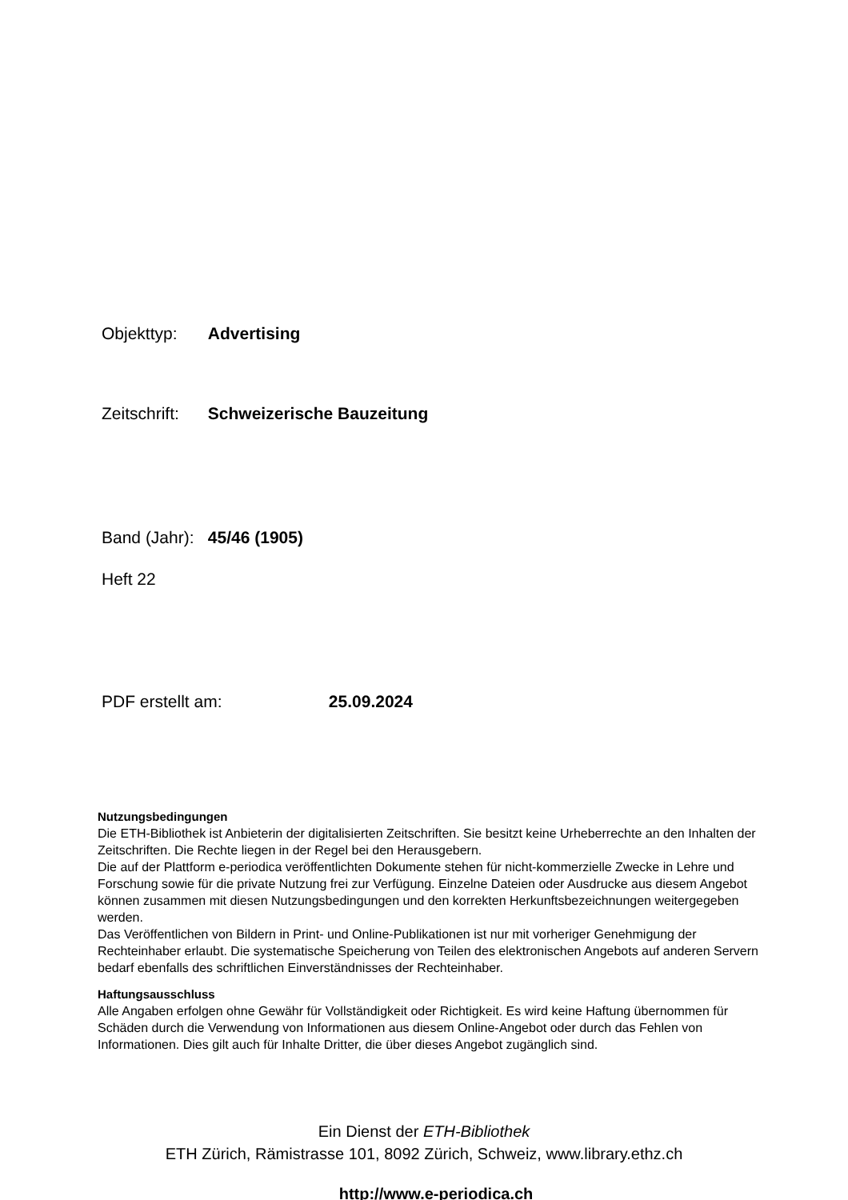Objekttyp: Advertising
Zeitschrift: Schweizerische Bauzeitung
Band (Jahr): 45/46 (1905)
Heft 22
PDF erstellt am: 25.09.2024
Nutzungsbedingungen
Die ETH-Bibliothek ist Anbieterin der digitalisierten Zeitschriften. Sie besitzt keine Urheberrechte an den Inhalten der Zeitschriften. Die Rechte liegen in der Regel bei den Herausgebern.
Die auf der Plattform e-periodica veröffentlichten Dokumente stehen für nicht-kommerzielle Zwecke in Lehre und Forschung sowie für die private Nutzung frei zur Verfügung. Einzelne Dateien oder Ausdrucke aus diesem Angebot können zusammen mit diesen Nutzungsbedingungen und den korrekten Herkunftsbezeichnungen weitergegeben werden.
Das Veröffentlichen von Bildern in Print- und Online-Publikationen ist nur mit vorheriger Genehmigung der Rechteinhaber erlaubt. Die systematische Speicherung von Teilen des elektronischen Angebots auf anderen Servern bedarf ebenfalls des schriftlichen Einverständnisses der Rechteinhaber.
Haftungsausschluss
Alle Angaben erfolgen ohne Gewähr für Vollständigkeit oder Richtigkeit. Es wird keine Haftung übernommen für Schäden durch die Verwendung von Informationen aus diesem Online-Angebot oder durch das Fehlen von Informationen. Dies gilt auch für Inhalte Dritter, die über dieses Angebot zugänglich sind.
Ein Dienst der ETH-Bibliothek
ETH Zürich, Rämistrasse 101, 8092 Zürich, Schweiz, www.library.ethz.ch
http://www.e-periodica.ch